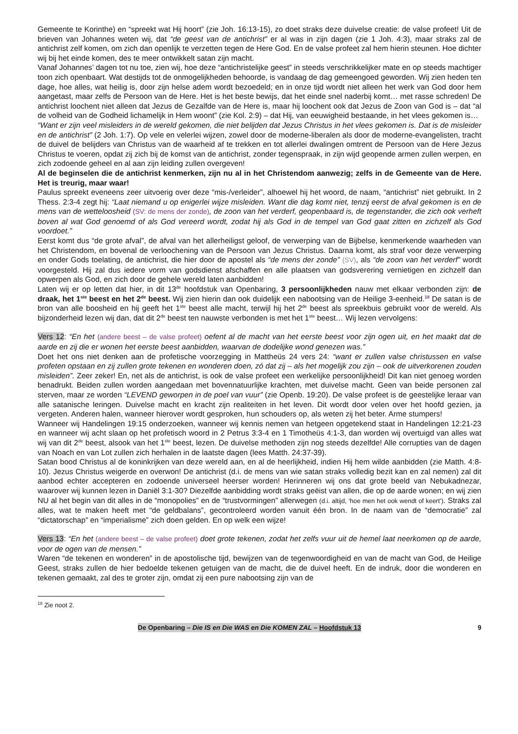Gemeente te Korinthe) en “spreekt wat Hij hoort” (zie Joh. 16:13-15), zo doet straks deze duivelse creatie: de valse profeet! Uit de brieven van Johannes weten wij, dat “de geest van de antichrist” er al was in zijn dagen (zie 1 Joh. 4:3), maar straks zal de antichrist zelf komen, om zich dan openlijk te verzetten tegen de Here God. En de valse profeet zal hem hierin steunen. Hoe dichter wij bij het einde komen, des te meer ontwikkelt satan zijn macht.
Vanaf Johannes’ dagen tot nu toe, zien wij, hoe deze “antichristelijke geest” in steeds verschrikkelijker mate en op steeds machtiger toon zich openbaart. Wat destijds tot de onmogelijkheden behoorde, is vandaag de dag gemeengoed geworden. Wij zien heden ten dage, hoe alles, wat heilig is, door zijn helse adem wordt bezoedeld; en in onze tijd wordt niet alleen het werk van God door hem aangetast, maar zelfs de Persoon van de Here. Het is het beste bewijs, dat het einde snel naderbij komt… met rasse schreden! De antichrist loochent niet alleen dat Jezus de Gezalfde van de Here is, maar hij loochent ook dat Jezus de Zoon van God is – dat “al de volheid van de Godheid lichamelijk in Hem woont” (zie Kol. 2:9) – dat Hij, van eeuwigheid bestaande, in het vlees gekomen is…
“Want er zijn veel misleiders in de wereld gekomen, die niet belijden dat Jezus Christus in het vlees gekomen is. Dat is de misleider en de antichrist” (2 Joh. 1:7). Op vele en velerlei wijzen, zowel door de moderne-liberalen als door de moderne-evangelisten, tracht de duivel de belijders van Christus van de waarheid af te trekken en tot allerlei dwalingen omtrent de Persoon van de Here Jezus Christus te voeren, opdat zij zich bij de komst van de antichrist, zonder tegenspraak, in zijn wijd geopende armen zullen werpen, en zich zodoende geheel en al aan zijn leiding zullen overgeven!
Al de beginselen die de antichrist kenmerken, zijn nu al in het Christendom aanwezig; zelfs in de Gemeente van de Here. Het is treurig, maar waar!
Paulus spreekt eveneens zeer uitvoerig over deze “mis-/verleider”, alhoewel hij het woord, de naam, “antichrist” niet gebruikt. In 2 Thess. 2:3-4 zegt hij: “Laat niemand u op enigerlei wijze misleiden. Want die dag komt niet, tenzij eerst de afval gekomen is en de mens van de wetteloosheid (SV: de mens der zonde), de zoon van het verderf, geopenbaard is, de tegenstander, die zich ook verheft boven al wat God genoemd of als God vereerd wordt, zodat hij als God in de tempel van God gaat zitten en zichzelf als God voordoet.”
Eerst komt dus “de grote afval”, de afval van het allerheiligst geloof, de verwerping van de Bijbelse, kenmerkende waarheden van het Christendom, en bovenal de verloochening van de Persoon van Jezus Christus. Daarna komt, als straf voor deze verwerping en onder Gods toelating, de antichrist, die hier door de apostel als “de mens der zonde” (SV), als “de zoon van het verderf” wordt voorgesteld. Hij zal dus iedere vorm van godsdienst afschaffen en alle plaatsen van godsverering vernietigen en zichzelf dan opwerpen als God, en zich door de gehele wereld laten aanbidden!
Laten wij er op letten dat hier, in dit 13<sup>de</sup> hoofdstuk van Openbaring, 3 persoonlijkheden nauw met elkaar verbonden zijn: de draak, het 1<sup>ste</sup> beest en het 2<sup>de</sup> beest. Wij zien hierin dan ook duidelijk een nabootsing van de Heilige 3-eenheid.<sup>18</sup> De satan is de bron van alle boosheid en hij geeft het 1<sup>ste</sup> beest alle macht, terwijl hij het 2<sup>de</sup> beest als spreekbuis gebruikt voor de wereld. Als bijzonderheid lezen wij dan, dat dit 2<sup>de</sup> beest ten nauwste verbonden is met het 1<sup>ste</sup> beest… Wij lezen vervolgens:
Vers 12: “En het (andere beest – de valse profeet) oefent al de macht van het eerste beest voor zijn ogen uit, en het maakt dat de aarde en zij die er wonen het eerste beest aanbidden, waarvan de dodelijke wond genezen was.”
Doet het ons niet denken aan de profetische voorzegging in Mattheüs 24 vers 24: “want er zullen valse christussen en valse profeten opstaan en zij zullen grote tekenen en wonderen doen, zó dat zij – als het mogelijk zou zijn – ook de uitverkorenen zouden misleiden”. Zeer zeker! En, net als de antichrist, is ook de valse profeet een werkelijke persoonlijkheid! Dit kan niet genoeg worden benadrukt. Beiden zullen worden aangedaan met bovennatuurlijke krachten, met duivelse macht. Geen van beide personen zal sterven, maar ze worden “LEVEND geworpen in de poel van vuur” (zie Openb. 19:20). De valse profeet is de geestelijke leraar van alle satanische leringen. Duivelse macht en kracht zijn realiteiten in het leven. Dit wordt door velen over het hoofd gezien, ja vergeten. Anderen halen, wanneer hierover wordt gesproken, hun schouders op, als weten zij het beter. Arme stumpers!
Wanneer wij Handelingen 19:15 onderzoeken, wanneer wij kennis nemen van hetgeen opgetekend staat in Handelingen 12:21-23 en wanneer wij acht slaan op het profetisch woord in 2 Petrus 3:3-4 en 1 Timotheüs 4:1-3, dan worden wij overtuigd van alles wat wij van dit 2<sup>de</sup> beest, alsook van het 1<sup>ste</sup> beest, lezen. De duivelse methoden zijn nog steeds dezelfde! Alle corrupties van de dagen van Noach en van Lot zullen zich herhalen in de laatste dagen (lees Matth. 24:37-39).
Satan bood Christus al de koninkrijken van deze wereld aan, en al de heerlijkheid, indien Hij hem wilde aanbidden (zie Matth. 4:8-10). Jezus Christus weigerde en overwon! De antichrist (d.i. de mens van wie satan straks volledig bezit kan en zal nemen) zal dit aanbod echter accepteren en zodoende universeel heerser worden! Herinneren wij ons dat grote beeld van Nebukadnezar, waarover wij kunnen lezen in Daniël 3:1-30? Diezelfde aanbidding wordt straks geëist van allen, die op de aarde wonen; en wij zien NU al het begin van dit alles in de “monopolies” en de “trustvormingen” allerwegen (d.i. altijd, ‘hoe men het ook wendt of keert’). Straks zal alles, wat te maken heeft met “de geldbalans”, gecontroleerd worden vanuit één bron. In de naam van de “democratie” zal “dictatorschap” en “imperialisme” zich doen gelden. En op welk een wijze!
Vers 13: “En het (andere beest – de valse profeet) doet grote tekenen, zodat het zelfs vuur uit de hemel laat neerkomen op de aarde, voor de ogen van de mensen.”
Waren “de tekenen en wonderen” in de apostolische tijd, bewijzen van de tegenwoordigheid en van de macht van God, de Heilige Geest, straks zullen de hier bedoelde tekenen getuigen van de macht, die de duivel heeft. En de indruk, door die wonderen en tekenen gemaakt, zal des te groter zijn, omdat zij een pure nabootsing zijn van de
<sup>18</sup> Zie noot 2.
De Openbaring – Die IS en Die WAS en Die KOMEN ZAL – Hoofdstuk 13 9